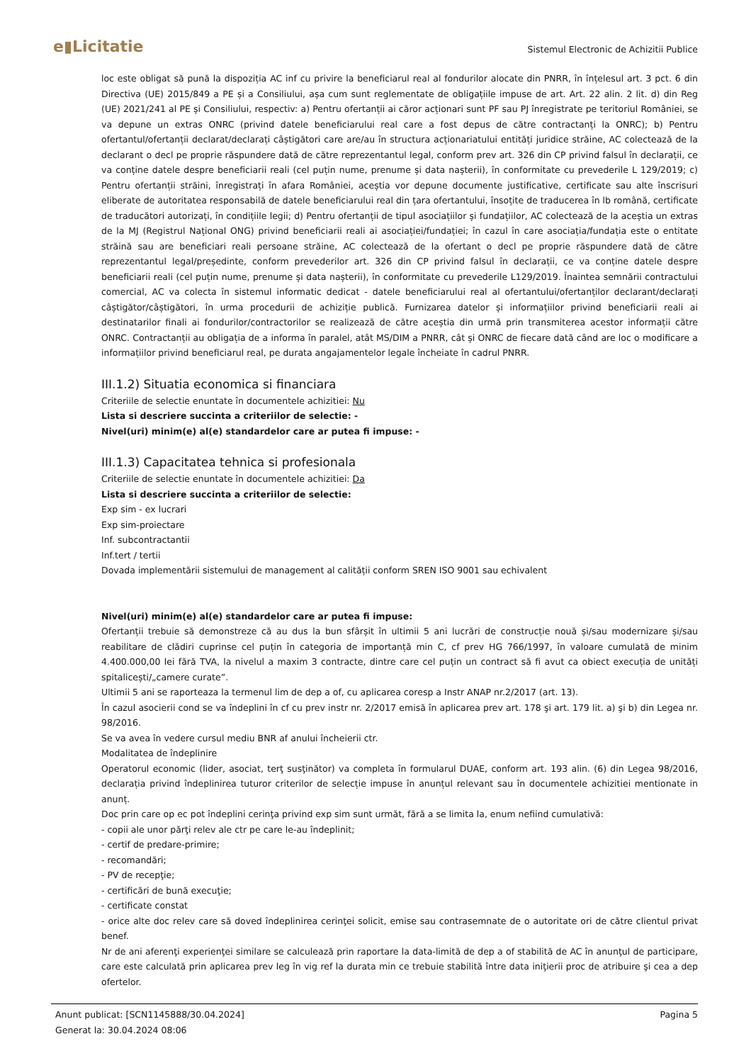e▮Licitatie
Sistemul Electronic de Achizitii Publice
loc este obligat să pună la dispoziția AC inf cu privire la beneficiarul real al fondurilor alocate din PNRR, în înțelesul art. 3 pct. 6 din Directiva (UE) 2015/849 a PE și a Consiliului, așa cum sunt reglementate de obligațiile impuse de art. Art. 22 alin. 2 lit. d) din Reg (UE) 2021/241 al PE și Consiliului, respectiv: a) Pentru ofertanții ai căror acționari sunt PF sau PJ înregistrate pe teritoriul României, se va depune un extras ONRC (privind datele beneficiarului real care a fost depus de către contractanți la ONRC); b) Pentru ofertantul/ofertanții declarat/declarați câștigători care are/au în structura acționariatului entități juridice străine, AC colectează de la declarant o decl pe proprie răspundere dată de către reprezentantul legal, conform prev art. 326 din CP privind falsul în declarații, ce va conține datele despre beneficiarii reali (cel puțin nume, prenume și data nașterii), în conformitate cu prevederile L 129/2019; c) Pentru ofertanții străini, înregistrați în afara României, aceștia vor depune documente justificative, certificate sau alte înscrisuri eliberate de autoritatea responsabilă de datele beneficiarului real din țara ofertantului, însoțite de traducerea în lb română, certificate de traducători autorizați, în condițiile legii; d) Pentru ofertanții de tipul asociațiilor și fundațiilor, AC colectează de la aceștia un extras de la MJ (Registrul Național ONG) privind beneficiarii reali ai asociației/fundației; în cazul în care asociația/fundația este o entitate străină sau are beneficiari reali persoane străine, AC colectează de la ofertant o decl pe proprie răspundere dată de către reprezentantul legal/președinte, conform prevederilor art. 326 din CP privind falsul în declarații, ce va conține datele despre beneficiarii reali (cel puțin nume, prenume și data nașterii), în conformitate cu prevederile L129/2019. Înaintea semnării contractului comercial, AC va colecta în sistemul informatic dedicat - datele beneficiarului real al ofertantului/ofertanților declarant/declarați câștigător/câștigători, în urma procedurii de achiziție publică. Furnizarea datelor și informațiilor privind beneficiarii reali ai destinatarilor finali ai fondurilor/contractorilor se realizează de către aceștia din urmă prin transmiterea acestor informații către ONRC. Contractanții au obligația de a informa în paralel, atât MS/DIM a PNRR, cât și ONRC de fiecare dată când are loc o modificare a informațiilor privind beneficiarul real, pe durata angajamentelor legale încheiate în cadrul PNRR.
III.1.2) Situatia economica si financiara
Criteriile de selectie enuntate în documentele achizitiei: Nu
Lista si descriere succinta a criteriilor de selectie: -
Nivel(uri) minim(e) al(e) standardelor care ar putea fi impuse: -
III.1.3) Capacitatea tehnica si profesionala
Criteriile de selectie enuntate în documentele achizitiei: Da
Lista si descriere succinta a criteriilor de selectie:
Exp sim - ex lucrari
Exp sim-proiectare
Inf. subcontractantii
Inf.tert / tertii
Dovada implementării sistemului de management al calității conform SREN ISO 9001 sau echivalent
Nivel(uri) minim(e) al(e) standardelor care ar putea fi impuse:
Ofertanții trebuie să demonstreze că au dus la bun sfârșit în ultimii 5 ani lucrări de construcție nouă și/sau modernizare și/sau reabilitare de clădiri cuprinse cel puțin în categoria de importanță min C, cf prev HG 766/1997, în valoare cumulată de minim 4.400.000,00 lei fără TVA, la nivelul a maxim 3 contracte, dintre care cel puțin un contract să fi avut ca obiect execuția de unități spitalicești/„camere curate”.
Ultimii 5 ani se raporteaza la termenul lim de dep a of, cu aplicarea coresp a Instr ANAP nr.2/2017 (art. 13).
În cazul asocierii cond se va îndeplini în cf cu prev instr nr. 2/2017 emisă în aplicarea prev art. 178 şi art. 179 lit. a) şi b) din Legea nr. 98/2016.
Se va avea în vedere cursul mediu BNR af anului încheierii ctr.
Modalitatea de îndeplinire
Operatorul economic (lider, asociat, terţ susţinător) va completa în formularul DUAE, conform art. 193 alin. (6) din Legea 98/2016, declarația privind îndeplinirea tuturor criterilor de selecție impuse în anunțul relevant sau în documentele achizitiei mentionate in anunț.
Doc prin care op ec pot îndeplini cerinţa privind exp sim sunt următ, fără a se limita la, enum nefiind cumulativă:
- copii ale unor părţi relev ale ctr pe care le-au îndeplinit;
- certif de predare-primire;
- recomandări;
- PV de recepţie;
- certificări de bună execuţie;
- certificate constat
- orice alte doc relev care să doved îndeplinirea cerinţei solicit, emise sau contrasemnate de o autoritate ori de către clientul privat benef.
Nr de ani aferenţi experienţei similare se calculează prin raportare la data-limită de dep a of stabilită de AC în anunţul de participare, care este calculată prin aplicarea prev leg în vig ref la durata min ce trebuie stabilită între data iniţierii proc de atribuire şi cea a dep ofertelor.
Anunt publicat: [SCN1145888/30.04.2024]
Generat la: 30.04.2024 08:06
Pagina 5